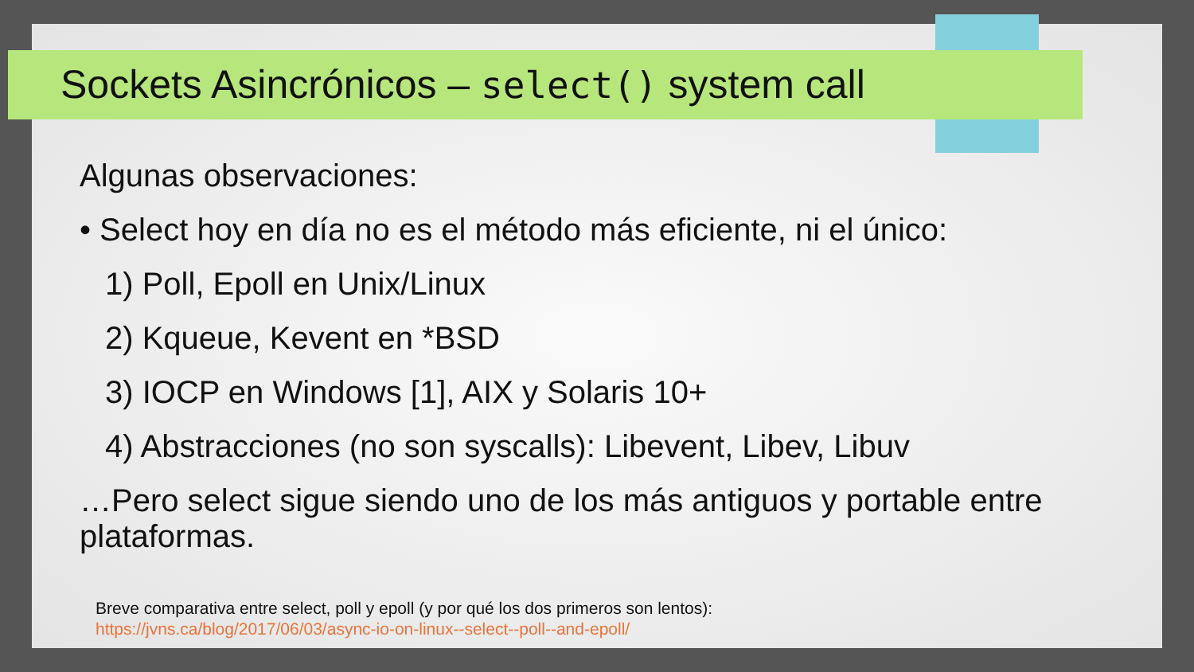Sockets Asincrónicos – select() system call
Algunas observaciones:
• Select hoy en día no es el método más eficiente, ni el único:
1) Poll, Epoll en Unix/Linux
2) Kqueue, Kevent en *BSD
3) IOCP en Windows [1], AIX y Solaris 10+
4) Abstracciones (no son syscalls): Libevent, Libev, Libuv
…Pero select sigue siendo uno de los más antiguos y portable entre plataformas.
Breve comparativa entre select, poll y epoll (y por qué los dos primeros son lentos):
https://jvns.ca/blog/2017/06/03/async-io-on-linux--select--poll--and-epoll/